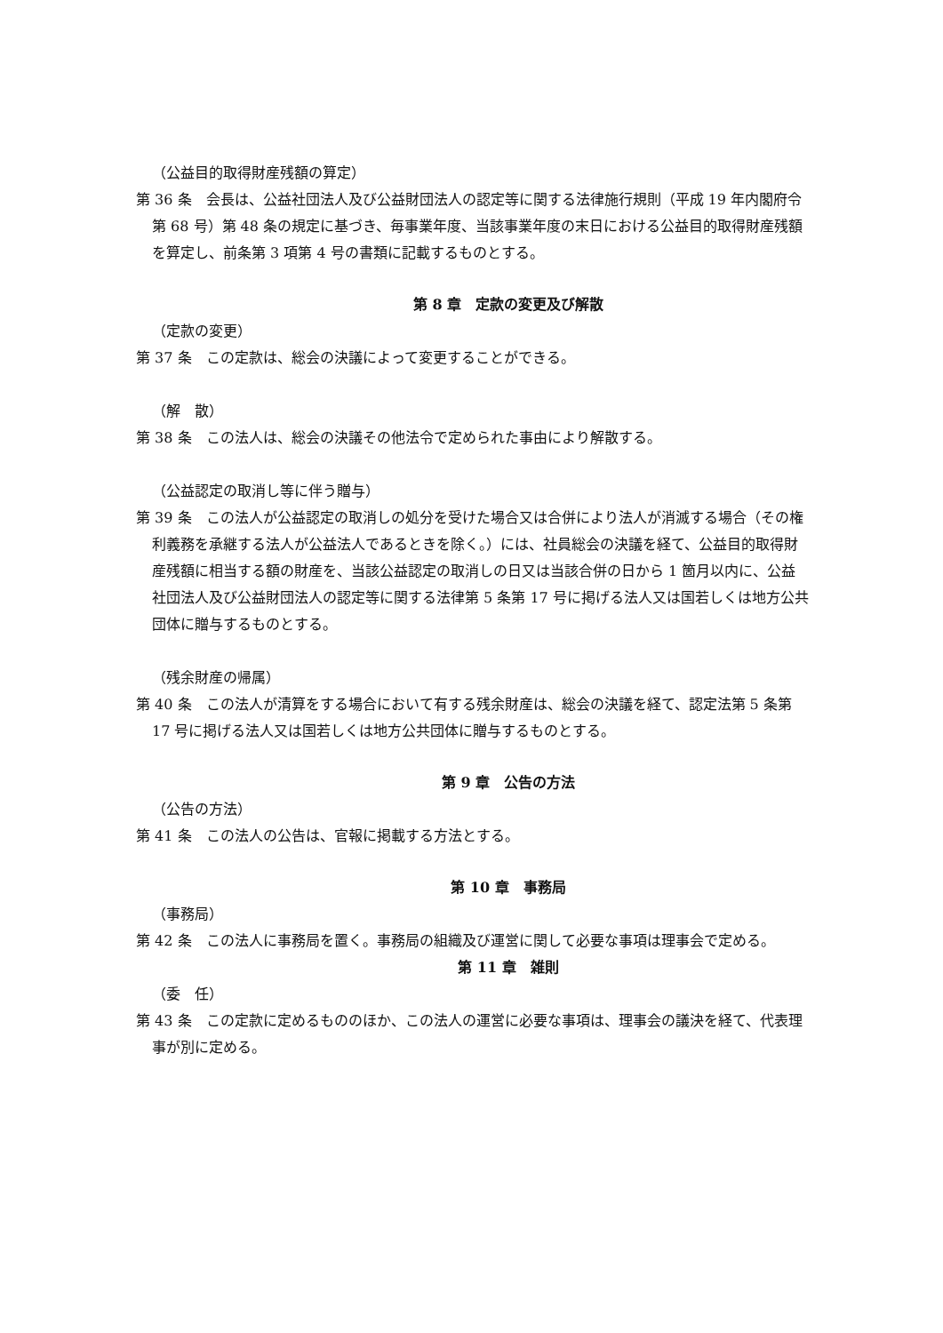（公益目的取得財産残額の算定）
第 36 条　会長は、公益社団法人及び公益財団法人の認定等に関する法律施行規則（平成 19 年内閣府令第 68 号）第 48 条の規定に基づき、毎事業年度、当該事業年度の末日における公益目的取得財産残額を算定し、前条第 3 項第 4 号の書類に記載するものとする。
第 8 章　定款の変更及び解散
（定款の変更）
第 37 条　この定款は、総会の決議によって変更することができる。
（解　散）
第 38 条　この法人は、総会の決議その他法令で定められた事由により解散する。
（公益認定の取消し等に伴う贈与）
第 39 条　この法人が公益認定の取消しの処分を受けた場合又は合併により法人が消滅する場合（その権利義務を承継する法人が公益法人であるときを除く。）には、社員総会の決議を経て、公益目的取得財産残額に相当する額の財産を、当該公益認定の取消しの日又は当該合併の日から 1 箇月以内に、公益社団法人及び公益財団法人の認定等に関する法律第 5 条第 17 号に掲げる法人又は国若しくは地方公共団体に贈与するものとする。
（残余財産の帰属）
第 40 条　この法人が清算をする場合において有する残余財産は、総会の決議を経て、認定法第 5 条第 17 号に掲げる法人又は国若しくは地方公共団体に贈与するものとする。
第 9 章　公告の方法
（公告の方法）
第 41 条　この法人の公告は、官報に掲載する方法とする。
第 10 章　事務局
（事務局）
第 42 条　この法人に事務局を置く。事務局の組織及び運営に関して必要な事項は理事会で定める。
第 11 章　雑則
（委　任）
第 43 条　この定款に定めるもののほか、この法人の運営に必要な事項は、理事会の議決を経て、代表理事が別に定める。